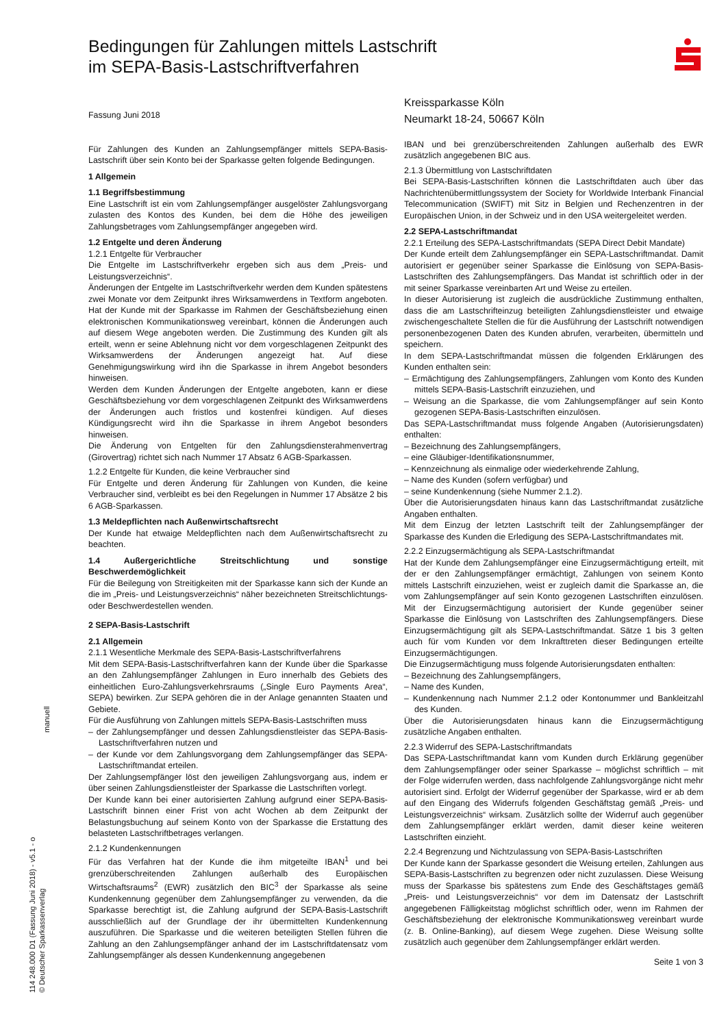Bedingungen für Zahlungen mittels Lastschrift
im SEPA-Basis-Lastschriftverfahren
Fassung Juni 2018
Für Zahlungen des Kunden an Zahlungsempfänger mittels SEPA-Basis-Lastschrift über sein Konto bei der Sparkasse gelten folgende Bedingungen.
1 Allgemein
1.1 Begriffsbestimmung
Eine Lastschrift ist ein vom Zahlungsempfänger ausgelöster Zahlungsvorgang zulasten des Kontos des Kunden, bei dem die Höhe des jeweiligen Zahlungsbetrages vom Zahlungsempfänger angegeben wird.
1.2 Entgelte und deren Änderung
1.2.1 Entgelte für Verbraucher
Die Entgelte im Lastschriftverkehr ergeben sich aus dem „Preis- und Leistungsverzeichnis“.
Änderungen der Entgelte im Lastschriftverkehr werden dem Kunden spätestens zwei Monate vor dem Zeitpunkt ihres Wirksamwerdens in Textform angeboten. Hat der Kunde mit der Sparkasse im Rahmen der Geschäftsbeziehung einen elektronischen Kommunikationsweg vereinbart, können die Änderungen auch auf diesem Wege angeboten werden. Die Zustimmung des Kunden gilt als erteilt, wenn er seine Ablehnung nicht vor dem vorgeschlagenen Zeitpunkt des Wirksamwerdens der Änderungen angezeigt hat. Auf diese Genehmigungswirkung wird ihn die Sparkasse in ihrem Angebot besonders hinweisen.
Werden dem Kunden Änderungen der Entgelte angeboten, kann er diese Geschäftsbeziehung vor dem vorgeschlagenen Zeitpunkt des Wirksamwerdens der Änderungen auch fristlos und kostenfrei kündigen. Auf dieses Kündigungsrecht wird ihn die Sparkasse in ihrem Angebot besonders hinweisen.
Die Änderung von Entgelten für den Zahlungsdiensterahmenvertrag (Girovertrag) richtet sich nach Nummer 17 Absatz 6 AGB-Sparkassen.
1.2.2 Entgelte für Kunden, die keine Verbraucher sind
Für Entgelte und deren Änderung für Zahlungen von Kunden, die keine Verbraucher sind, verbleibt es bei den Regelungen in Nummer 17 Absätze 2 bis 6 AGB-Sparkassen.
1.3 Meldepflichten nach Außenwirtschaftsrecht
Der Kunde hat etwaige Meldepflichten nach dem Außenwirtschaftsrecht zu beachten.
1.4 Außergerichtliche Streitschlichtung und sonstige Beschwerdemöglichkeit
Für die Beilegung von Streitigkeiten mit der Sparkasse kann sich der Kunde an die im „Preis- und Leistungsverzeichnis“ näher bezeichneten Streitschlichtungs- oder Beschwerdestellen wenden.
2 SEPA-Basis-Lastschrift
2.1 Allgemein
2.1.1 Wesentliche Merkmale des SEPA-Basis-Lastschriftverfahrens
Mit dem SEPA-Basis-Lastschriftverfahren kann der Kunde über die Sparkasse an den Zahlungsempfänger Zahlungen in Euro innerhalb des Gebiets des einheitlichen Euro-Zahlungsverkehrsraums („Single Euro Payments Area“, SEPA) bewirken. Zur SEPA gehören die in der Anlage genannten Staaten und Gebiete.
Für die Ausführung von Zahlungen mittels SEPA-Basis-Lastschriften muss
– der Zahlungsempfänger und dessen Zahlungsdienstleister das SEPA-Basis-Lastschriftverfahren nutzen und
– der Kunde vor dem Zahlungsvorgang dem Zahlungsempfänger das SEPA-Lastschriftmandat erteilen.
Der Zahlungsempfänger löst den jeweiligen Zahlungsvorgang aus, indem er über seinen Zahlungsdienstleister der Sparkasse die Lastschriften vorlegt.
Der Kunde kann bei einer autorisierten Zahlung aufgrund einer SEPA-Basis-Lastschrift binnen einer Frist von acht Wochen ab dem Zeitpunkt der Belastungsbuchung auf seinem Konto von der Sparkasse die Erstattung des belasteten Lastschriftbetrages verlangen.
2.1.2 Kundenkennungen
Für das Verfahren hat der Kunde die ihm mitgeteilte IBAN<sup>1</sup> und bei grenzüberschreitenden Zahlungen außerhalb des Europäischen Wirtschaftsraums<sup>2</sup> (EWR) zusätzlich den BIC<sup>3</sup> der Sparkasse als seine Kundenkennung gegenüber dem Zahlungsempfänger zu verwenden, da die Sparkasse berechtigt ist, die Zahlung aufgrund der SEPA-Basis-Lastschrift ausschließlich auf der Grundlage der ihr übermittelten Kundenkennung auszuführen. Die Sparkasse und die weiteren beteiligten Stellen führen die Zahlung an den Zahlungsempfänger anhand der im Lastschriftdatensatz vom Zahlungsempfänger als dessen Kundenkennung angegebenen
Kreissparkasse Köln
Neumarkt 18-24, 50667 Köln
IBAN und bei grenzüberschreitenden Zahlungen außerhalb des EWR zusätzlich angegebenen BIC aus.
2.1.3 Übermittlung von Lastschriftdaten
Bei SEPA-Basis-Lastschriften können die Lastschriftdaten auch über das Nachrichtenübermittlungssystem der Society for Worldwide Interbank Financial Telecommunication (SWIFT) mit Sitz in Belgien und Rechenzentren in der Europäischen Union, in der Schweiz und in den USA weitergeleitet werden.
2.2 SEPA-Lastschriftmandat
2.2.1 Erteilung des SEPA-Lastschriftmandats (SEPA Direct Debit Mandate)
Der Kunde erteilt dem Zahlungsempfänger ein SEPA-Lastschriftmandat. Damit autorisiert er gegenüber seiner Sparkasse die Einlösung von SEPA-Basis-Lastschriften des Zahlungsempfängers. Das Mandat ist schriftlich oder in der mit seiner Sparkasse vereinbarten Art und Weise zu erteilen.
In dieser Autorisierung ist zugleich die ausdrückliche Zustimmung enthalten, dass die am Lastschrifteinzug beteiligten Zahlungsdienstleister und etwaige zwischengeschaltete Stellen die für die Ausführung der Lastschrift notwendigen personenbezogenen Daten des Kunden abrufen, verarbeiten, übermitteln und speichern.
In dem SEPA-Lastschriftmandat müssen die folgenden Erklärungen des Kunden enthalten sein:
– Ermächtigung des Zahlungsempfängers, Zahlungen vom Konto des Kunden mittels SEPA-Basis-Lastschrift einzuziehen, und
– Weisung an die Sparkasse, die vom Zahlungsempfänger auf sein Konto gezogenen SEPA-Basis-Lastschriften einzulösen.
Das SEPA-Lastschriftmandat muss folgende Angaben (Autorisierungsdaten) enthalten:
– Bezeichnung des Zahlungsempfängers,
– eine Gläubiger-Identifikationsnummer,
– Kennzeichnung als einmalige oder wiederkehrende Zahlung,
– Name des Kunden (sofern verfügbar) und
– seine Kundenkennung (siehe Nummer 2.1.2).
Über die Autorisierungsdaten hinaus kann das Lastschriftmandat zusätzliche Angaben enthalten.
Mit dem Einzug der letzten Lastschrift teilt der Zahlungsempfänger der Sparkasse des Kunden die Erledigung des SEPA-Lastschriftmandates mit.
2.2.2 Einzugsermächtigung als SEPA-Lastschriftmandat
Hat der Kunde dem Zahlungsempfänger eine Einzugsermächtigung erteilt, mit der er den Zahlungsempfänger ermächtigt, Zahlungen von seinem Konto mittels Lastschrift einzuziehen, weist er zugleich damit die Sparkasse an, die vom Zahlungsempfänger auf sein Konto gezogenen Lastschriften einzulösen. Mit der Einzugsermächtigung autorisiert der Kunde gegenüber seiner Sparkasse die Einlösung von Lastschriften des Zahlungsempfängers. Diese Einzugsermächtigung gilt als SEPA-Lastschriftmandat. Sätze 1 bis 3 gelten auch für vom Kunden vor dem Inkrafttreten dieser Bedingungen erteilte Einzugsermächtigungen.
Die Einzugsermächtigung muss folgende Autorisierungsdaten enthalten:
– Bezeichnung des Zahlungsempfängers,
– Name des Kunden,
– Kundenkennung nach Nummer 2.1.2 oder Kontonummer und Bankleitzahl des Kunden.
Über die Autorisierungsdaten hinaus kann die Einzugsermächtigung zusätzliche Angaben enthalten.
2.2.3 Widerruf des SEPA-Lastschriftmandats
Das SEPA-Lastschriftmandat kann vom Kunden durch Erklärung gegenüber dem Zahlungsempfänger oder seiner Sparkasse – möglichst schriftlich – mit der Folge widerrufen werden, dass nachfolgende Zahlungsvorgänge nicht mehr autorisiert sind. Erfolgt der Widerruf gegenüber der Sparkasse, wird er ab dem auf den Eingang des Widerrufs folgenden Geschäftstag gemäß „Preis- und Leistungsverzeichnis“ wirksam. Zusätzlich sollte der Widerruf auch gegenüber dem Zahlungsempfänger erklärt werden, damit dieser keine weiteren Lastschriften einzieht.
2.2.4 Begrenzung und Nichtzulassung von SEPA-Basis-Lastschriften
Der Kunde kann der Sparkasse gesondert die Weisung erteilen, Zahlungen aus SEPA-Basis-Lastschriften zu begrenzen oder nicht zuzulassen. Diese Weisung muss der Sparkasse bis spätestens zum Ende des Geschäftstages gemäß „Preis- und Leistungsverzeichnis“ vor dem im Datensatz der Lastschrift angegebenen Fälligkeitstag möglichst schriftlich oder, wenn im Rahmen der Geschäftsbeziehung der elektronische Kommunikationsweg vereinbart wurde (z. B. Online-Banking), auf diesem Wege zugehen. Diese Weisung sollte zusätzlich auch gegenüber dem Zahlungsempfänger erklärt werden.
Seite 1 von 3
manuell
114 248.000 D1 (Fassung Juni 2018) - v5.1 - o
© Deutscher Sparkassenverlag